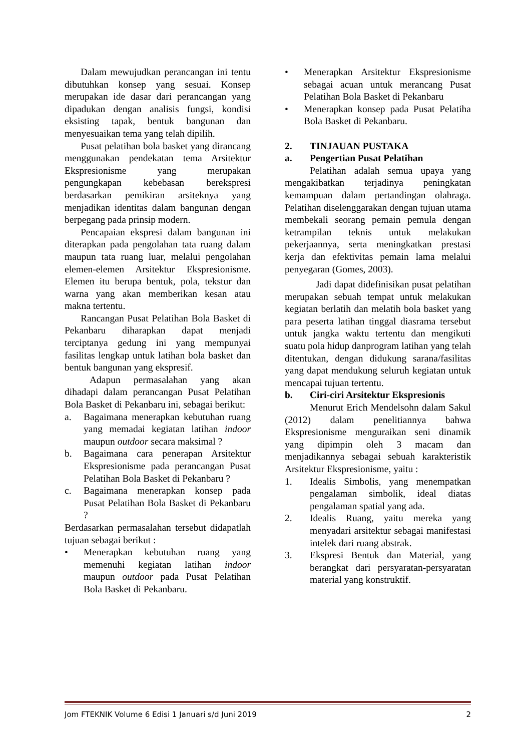Dalam mewujudkan perancangan ini tentu dibutuhkan konsep yang sesuai. Konsep merupakan ide dasar dari perancangan yang dipadukan dengan analisis fungsi, kondisi eksisting tapak, bentuk bangunan dan menyesuaikan tema yang telah dipilih.
Pusat pelatihan bola basket yang dirancang menggunakan pendekatan tema Arsitektur Ekspresionisme yang merupakan pengungkapan kebebasan berekspresi berdasarkan pemikiran arsiteknya yang menjadikan identitas dalam bangunan dengan berpegang pada prinsip modern.
Pencapaian ekspresi dalam bangunan ini diterapkan pada pengolahan tata ruang dalam maupun tata ruang luar, melalui pengolahan elemen-elemen Arsitektur Ekspresionisme. Elemen itu berupa bentuk, pola, tekstur dan warna yang akan memberikan kesan atau makna tertentu.
Rancangan Pusat Pelatihan Bola Basket di Pekanbaru diharapkan dapat menjadi terciptanya gedung ini yang mempunyai fasilitas lengkap untuk latihan bola basket dan bentuk bangunan yang ekspresif.
Adapun permasalahan yang akan dihadapi dalam perancangan Pusat Pelatihan Bola Basket di Pekanbaru ini, sebagai berikut:
a. Bagaimana menerapkan kebutuhan ruang yang memadai kegiatan latihan indoor maupun outdoor secara maksimal ?
b. Bagaimana cara penerapan Arsitektur Ekspresionisme pada perancangan Pusat Pelatihan Bola Basket di Pekanbaru ?
c. Bagaimana menerapkan konsep pada Pusat Pelatihan Bola Basket di Pekanbaru ?
Berdasarkan permasalahan tersebut didapatlah tujuan sebagai berikut :
• Menerapkan kebutuhan ruang yang memenuhi kegiatan latihan indoor maupun outdoor pada Pusat Pelatihan Bola Basket di Pekanbaru.
• Menerapkan Arsitektur Ekspresionisme sebagai acuan untuk merancang Pusat Pelatihan Bola Basket di Pekanbaru
• Menerapkan konsep pada Pusat Pelatiha Bola Basket di Pekanbaru.
2. TINJAUAN PUSTAKA
a. Pengertian Pusat Pelatihan
Pelatihan adalah semua upaya yang mengakibatkan terjadinya peningkatan kemampuan dalam pertandingan olahraga. Pelatihan diselenggarakan dengan tujuan utama membekali seorang pemain pemula dengan ketrampilan teknis untuk melakukan pekerjaannya, serta meningkatkan prestasi kerja dan efektivitas pemain lama melalui penyegaran (Gomes, 2003).
Jadi dapat didefinisikan pusat pelatihan merupakan sebuah tempat untuk melakukan kegiatan berlatih dan melatih bola basket yang para peserta latihan tinggal diasrama tersebut untuk jangka waktu tertentu dan mengikuti suatu pola hidup danprogram latihan yang telah ditentukan, dengan didukung sarana/fasilitas yang dapat mendukung seluruh kegiatan untuk mencapai tujuan tertentu.
b. Ciri-ciri Arsitektur Ekspresionis
Menurut Erich Mendelsohn dalam Sakul (2012) dalam penelitiannya bahwa Ekspresionisme menguraikan seni dinamik yang dipimpin oleh 3 macam dan menjadikannya sebagai sebuah karakteristik Arsitektur Ekspresionisme, yaitu :
1. Idealis Simbolis, yang menempatkan pengalaman simbolik, ideal diatas pengalaman spatial yang ada.
2. Idealis Ruang, yaitu mereka yang menyadari arsitektur sebagai manifestasi intelek dari ruang abstrak.
3. Ekspresi Bentuk dan Material, yang berangkat dari persyaratan-persyaratan material yang konstruktif.
Jom FTEKNIK Volume 6 Edisi 1 Januari s/d Juni 2019 2